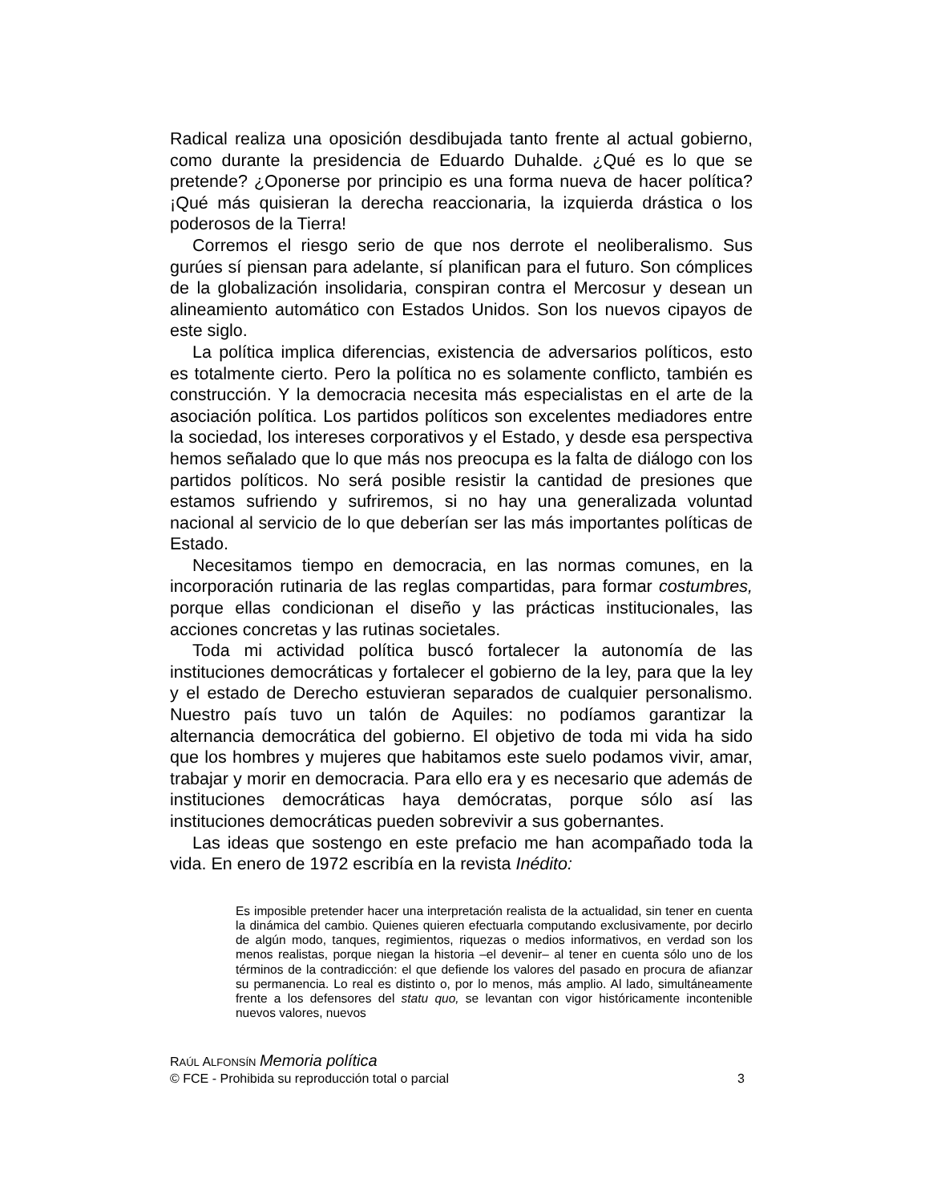Radical realiza una oposición desdibujada tanto frente al actual gobierno, como durante la presidencia de Eduardo Duhalde. ¿Qué es lo que se pretende? ¿Oponerse por principio es una forma nueva de hacer política? ¡Qué más quisieran la derecha reaccionaria, la izquierda drástica o los poderosos de la Tierra!
Corremos el riesgo serio de que nos derrote el neoliberalismo. Sus gurúes sí piensan para adelante, sí planifican para el futuro. Son cómplices de la globalización insolidaria, conspiran contra el Mercosur y desean un alineamiento automático con Estados Unidos. Son los nuevos cipayos de este siglo.
La política implica diferencias, existencia de adversarios políticos, esto es totalmente cierto. Pero la política no es solamente conflicto, también es construcción. Y la democracia necesita más especialistas en el arte de la asociación política. Los partidos políticos son excelentes mediadores entre la sociedad, los intereses corporativos y el Estado, y desde esa perspectiva hemos señalado que lo que más nos preocupa es la falta de diálogo con los partidos políticos. No será posible resistir la cantidad de presiones que estamos sufriendo y sufriremos, si no hay una generalizada voluntad nacional al servicio de lo que deberían ser las más importantes políticas de Estado.
Necesitamos tiempo en democracia, en las normas comunes, en la incorporación rutinaria de las reglas compartidas, para formar costumbres, porque ellas condicionan el diseño y las prácticas institucionales, las acciones concretas y las rutinas societales.
Toda mi actividad política buscó fortalecer la autonomía de las instituciones democráticas y fortalecer el gobierno de la ley, para que la ley y el estado de Derecho estuvieran separados de cualquier personalismo. Nuestro país tuvo un talón de Aquiles: no podíamos garantizar la alternancia democrática del gobierno. El objetivo de toda mi vida ha sido que los hombres y mujeres que habitamos este suelo podamos vivir, amar, trabajar y morir en democracia. Para ello era y es necesario que además de instituciones democráticas haya demócratas, porque sólo así las instituciones democráticas pueden sobrevivir a sus gobernantes.
Las ideas que sostengo en este prefacio me han acompañado toda la vida. En enero de 1972 escribía en la revista Inédito:
Es imposible pretender hacer una interpretación realista de la actualidad, sin tener en cuenta la dinámica del cambio. Quienes quieren efectuarla computando exclusivamente, por decirlo de algún modo, tanques, regimientos, riquezas o medios informativos, en verdad son los menos realistas, porque niegan la historia –el devenir– al tener en cuenta sólo uno de los términos de la contradicción: el que defiende los valores del pasado en procura de afianzar su permanencia. Lo real es distinto o, por lo menos, más amplio. Al lado, simultáneamente frente a los defensores del statu quo, se levantan con vigor históricamente incontenible nuevos valores, nuevos
RAÚL ALFONSÍN Memoria política
© FCE - Prohibida su reproducción total o parcial 3